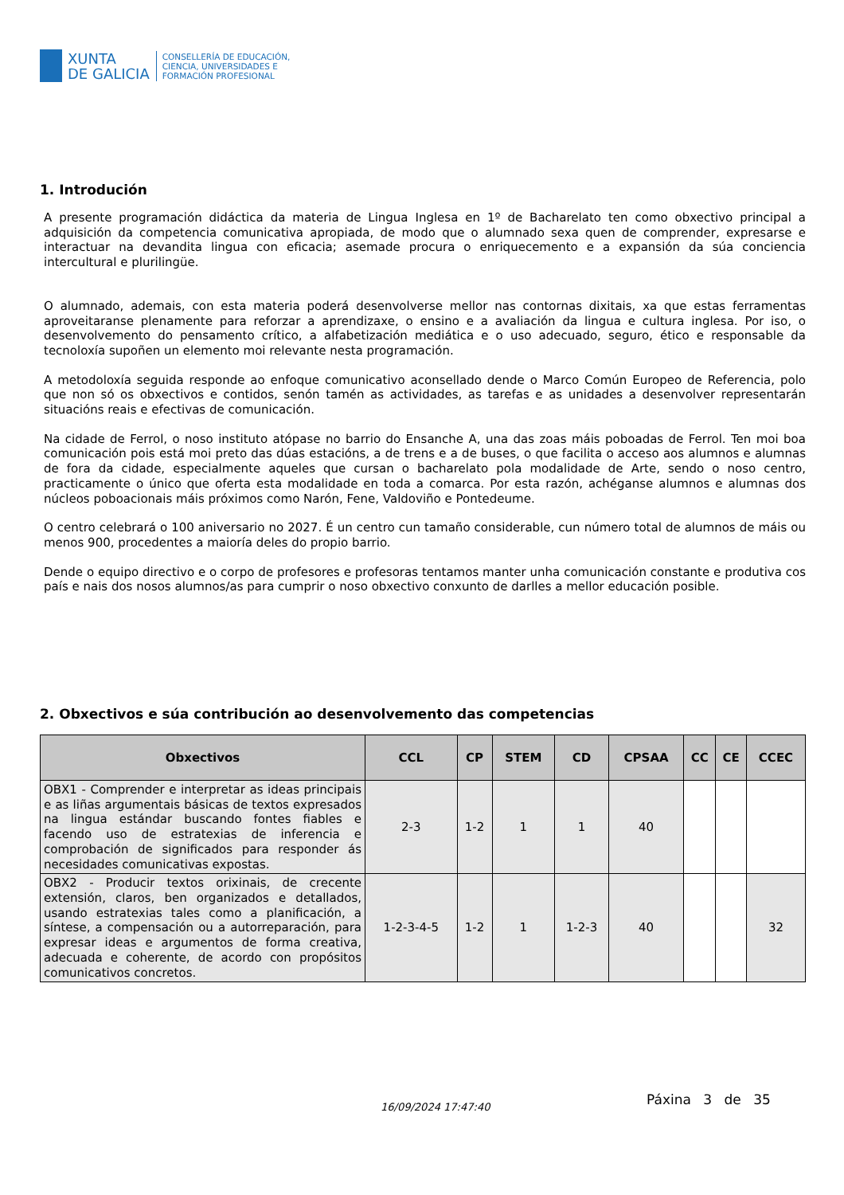XUNTA
DE GALICIA
CONSELLERÍA DE EDUCACIÓN,
CIENCIA, UNIVERSIDADES E
FORMACIÓN PROFESIONAL
1. Introdución
A presente programación didáctica da materia de Lingua Inglesa en 1º de Bacharelato ten como obxectivo principal a adquisición da competencia comunicativa apropiada, de modo que o alumnado sexa quen de comprender, expresarse e interactuar na devandita lingua con eficacia; asemade procura o enriquecemento e a expansión da súa conciencia intercultural e plurilingüe.
O alumnado, ademais, con esta materia poderá desenvolverse mellor nas contornas dixitais, xa que estas ferramentas aproveitaranse plenamente para reforzar a aprendizaxe, o ensino e a avaliación da lingua e cultura inglesa. Por iso, o desenvolvemento do pensamento crítico, a alfabetización mediática e o uso adecuado, seguro, ético e responsable da tecnoloxía supoñen un elemento moi relevante nesta programación.
A metodoloxía seguida responde ao enfoque comunicativo aconsellado dende o Marco Común Europeo de Referencia, polo que non só os obxectivos e contidos, senón tamén as actividades, as tarefas e as unidades a desenvolver representarán situacións reais e efectivas de comunicación.
Na cidade de Ferrol, o noso instituto atópase no barrio do Ensanche A, una das zoas máis poboadas de Ferrol. Ten moi boa comunicación pois está moi preto das dúas estacións, a de trens e a de buses, o que facilita o acceso aos alumnos e alumnas de fora da cidade, especialmente aqueles que cursan o bacharelato pola modalidade de Arte, sendo o noso centro, practicamente o único que oferta esta modalidade en toda a comarca. Por esta razón, achéganse alumnos e alumnas dos núcleos poboacionais máis próximos como Narón, Fene, Valdoviño e Pontedeume.
O centro celebrará o 100 aniversario no 2027. É un centro cun tamaño considerable, cun número total de alumnos de máis ou menos 900, procedentes a maioría deles do propio barrio.
Dende o equipo directivo e o corpo de profesores e profesoras tentamos manter unha comunicación constante e produtiva cos país e nais dos nosos alumnos/as para cumprir o noso obxectivo conxunto de darlles a mellor educación posible.
2. Obxectivos e súa contribución ao desenvolvemento das competencias
| Obxectivos | CCL | CP | STEM | CD | CPSAA | CC | CE | CCEC |
| --- | --- | --- | --- | --- | --- | --- | --- | --- |
| OBX1 - Comprender e interpretar as ideas principais e as liñas argumentais básicas de textos expresados na lingua estándar buscando fontes fiables e facendo uso de estratexias de inferencia e comprobación de significados para responder ás necesidades comunicativas expostas. | 2-3 | 1-2 | 1 | 1 | 40 | | | |
| OBX2 - Producir textos orixinais, de crecente extensión, claros, ben organizados e detallados, usando estratexias tales como a planificación, a síntese, a compensación ou a autorreparación, para expresar ideas e argumentos de forma creativa, adecuada e coherente, de acordo con propósitos comunicativos concretos. | 1-2-3-4-5 | 1-2 | 1 | 1-2-3 | 40 | | | 32 |
16/09/2024 17:47:40 Páxina 3 de 35